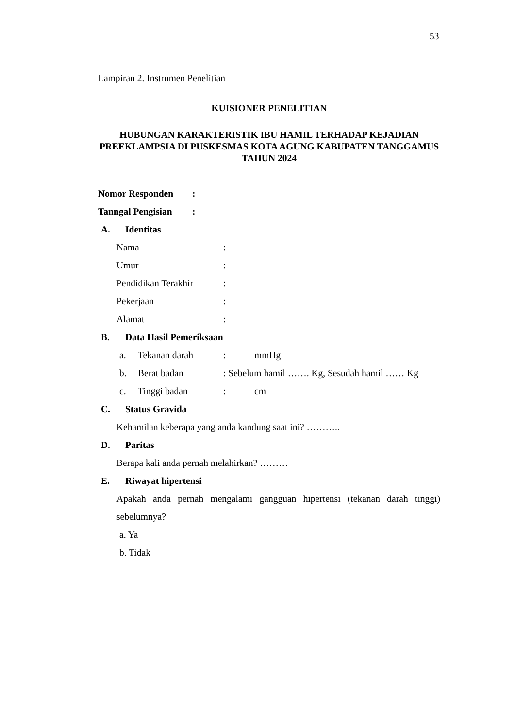53
Lampiran 2. Instrumen Penelitian
KUISIONER PENELITIAN
HUBUNGAN KARAKTERISTIK IBU HAMIL TERHADAP KEJADIAN PREEKLAMPSIA DI PUSKESMAS KOTA AGUNG KABUPATEN TANGGAMUS TAHUN 2024
Nomor Responden:
Tanngal Pengisian:
A. Identitas
Nama:
Umur:
Pendidikan Terakhir:
Pekerjaan:
Alamat:
B. Data Hasil Pemeriksaan
a. Tekanan darah: mmHg
b. Berat badan: Sebelum hamil ……. Kg, Sesudah hamil …… Kg
c. Tinggi badan: cm
C. Status Gravida
Kehamilan keberapa yang anda kandung saat ini? ………..
D. Paritas
Berapa kali anda pernah melahirkan? ………
E. Riwayat hipertensi
Apakah anda pernah mengalami gangguan hipertensi (tekanan darah tinggi) sebelumnya?
a. Ya
b. Tidak